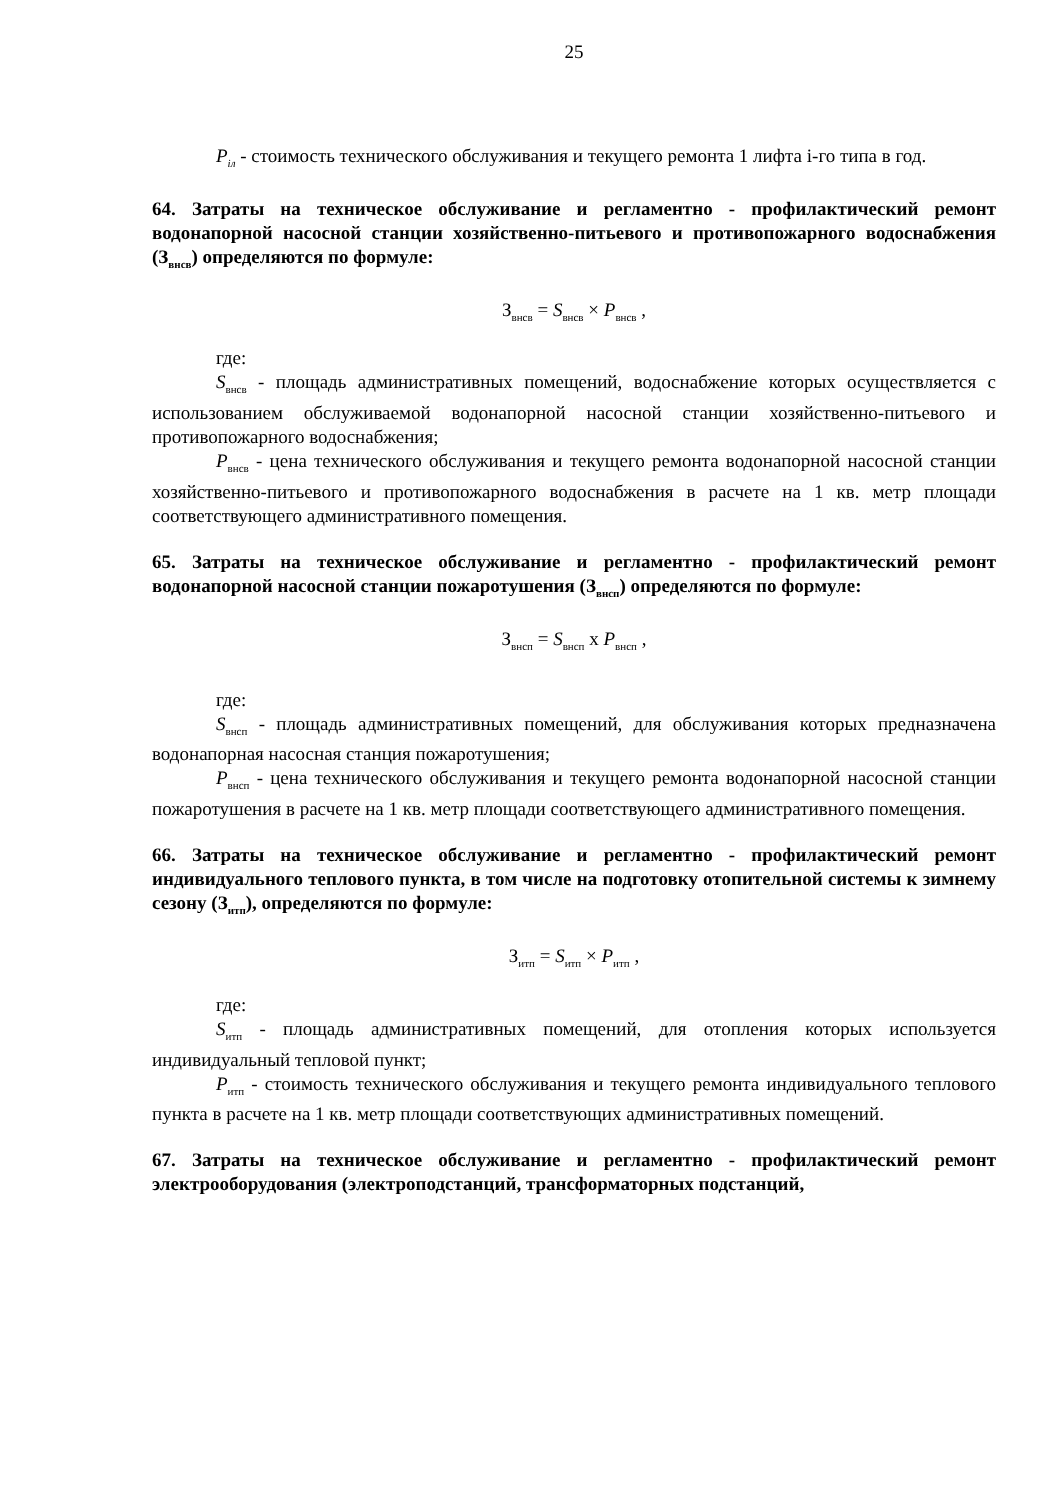25
P<sub>iл</sub> - стоимость технического обслуживания и текущего ремонта 1 лифта i-го типа в год.
64. Затраты на техническое обслуживание и регламентно - профилактический ремонт водонапорной насосной станции хозяйственно-питьевого и противопожарного водоснабжения (З<sub>внсв</sub>) определяются по формуле:
З<sub>внсв</sub> = S<sub>внсв</sub> × P<sub>внсв</sub> ,
где:
S<sub>внсв</sub> - площадь административных помещений, водоснабжение которых осуществляется с использованием обслуживаемой водонапорной насосной станции хозяйственно-питьевого и противопожарного водоснабжения;
P<sub>внсв</sub> - цена технического обслуживания и текущего ремонта водонапорной насосной станции хозяйственно-питьевого и противопожарного водоснабжения в расчете на 1 кв. метр площади соответствующего административного помещения.
65. Затраты на техническое обслуживание и регламентно - профилактический ремонт водонапорной насосной станции пожаротушения (З<sub>внсп</sub>) определяются по формуле:
З<sub>внсп</sub> = S<sub>внсп</sub> x P<sub>внсп</sub> ,
где:
S<sub>внсп</sub> - площадь административных помещений, для обслуживания которых предназначена водонапорная насосная станция пожаротушения;
P<sub>внсп</sub> - цена технического обслуживания и текущего ремонта водонапорной насосной станции пожаротушения в расчете на 1 кв. метр площади соответствующего административного помещения.
66. Затраты на техническое обслуживание и регламентно - профилактический ремонт индивидуального теплового пункта, в том числе на подготовку отопительной системы к зимнему сезону (З<sub>итп</sub>), определяются по формуле:
З<sub>итп</sub> = S<sub>итп</sub> × P<sub>итп</sub> ,
где:
S<sub>итп</sub> - площадь административных помещений, для отопления которых используется индивидуальный тепловой пункт;
P<sub>итп</sub> - стоимость технического обслуживания и текущего ремонта индивидуального теплового пункта в расчете на 1 кв. метр площади соответствующих административных помещений.
67. Затраты на техническое обслуживание и регламентно - профилактический ремонт электрооборудования (электроподстанций, трансформаторных подстанций,